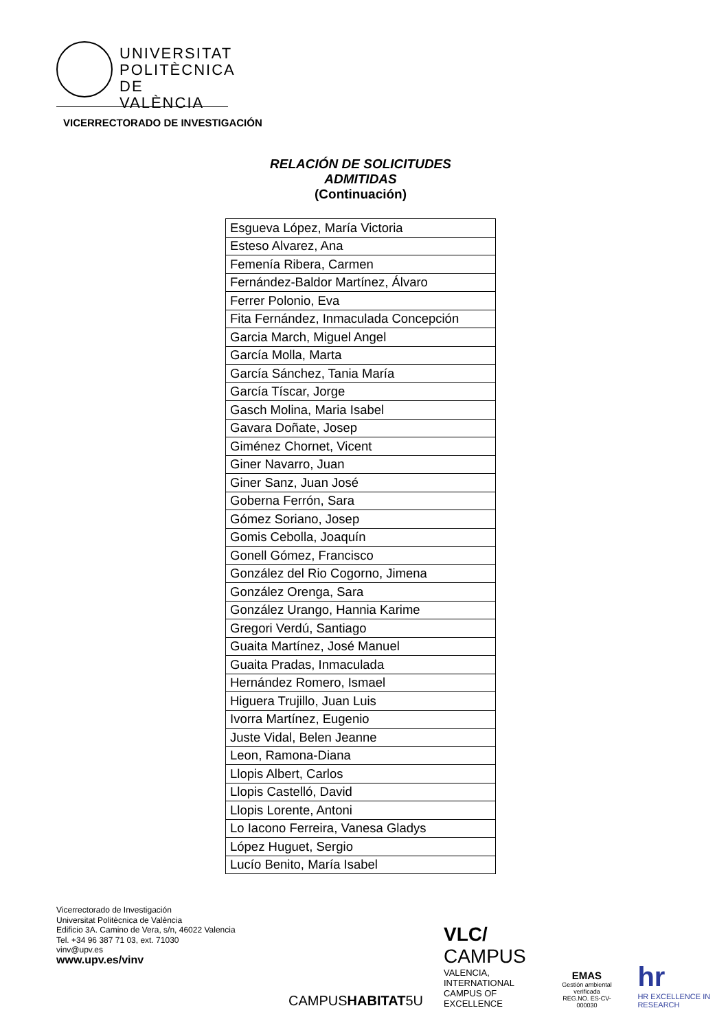UNIVERSITAT
POLITÈCNICA
DE VALÈNCIA
VICERRECTORADO DE INVESTIGACIÓN
RELACIÓN DE SOLICITUDES
ADMITIDAS
(Continuación)
| Esgueva López, María Victoria |
| Esteso Alvarez, Ana |
| Femenía Ribera, Carmen |
| Fernández-Baldor Martínez, Álvaro |
| Ferrer Polonio, Eva |
| Fita Fernández, Inmaculada Concepción |
| Garcia March, Miguel Angel |
| García Molla, Marta |
| García Sánchez, Tania María |
| García Tíscar, Jorge |
| Gasch Molina, Maria Isabel |
| Gavara Doñate, Josep |
| Giménez Chornet, Vicent |
| Giner Navarro, Juan |
| Giner Sanz, Juan José |
| Goberna Ferrón, Sara |
| Gómez Soriano, Josep |
| Gomis Cebolla, Joaquín |
| Gonell Gómez, Francisco |
| González del Rio Cogorno, Jimena |
| González Orenga, Sara |
| González Urango, Hannia Karime |
| Gregori Verdú, Santiago |
| Guaita Martínez, José Manuel |
| Guaita Pradas, Inmaculada |
| Hernández Romero, Ismael |
| Higuera Trujillo, Juan Luis |
| Ivorra Martínez, Eugenio |
| Juste Vidal, Belen Jeanne |
| Leon, Ramona-Diana |
| Llopis Albert, Carlos |
| Llopis Castelló, David |
| Llopis Lorente, Antoni |
| Lo Iacono Ferreira, Vanesa Gladys |
| López Huguet, Sergio |
| Lucío Benito, María Isabel |
Vicerrectorado de Investigación
Universitat Politècnica de València
Edificio 3A. Camino de Vera, s/n, 46022 Valencia
Tel. +34 96 387 71 03, ext. 71030
vinv@upv.es
www.upv.es/vinv
CAMPUSHABITAT5U
VLC/
CAMPUS
VALENCIA, INTERNATIONAL
CAMPUS OF EXCELLENCE
EMAS
Gestión ambiental verificada
REG.NO. ES-CV-000030
hr
HR EXCELLENCE IN RESEARCH